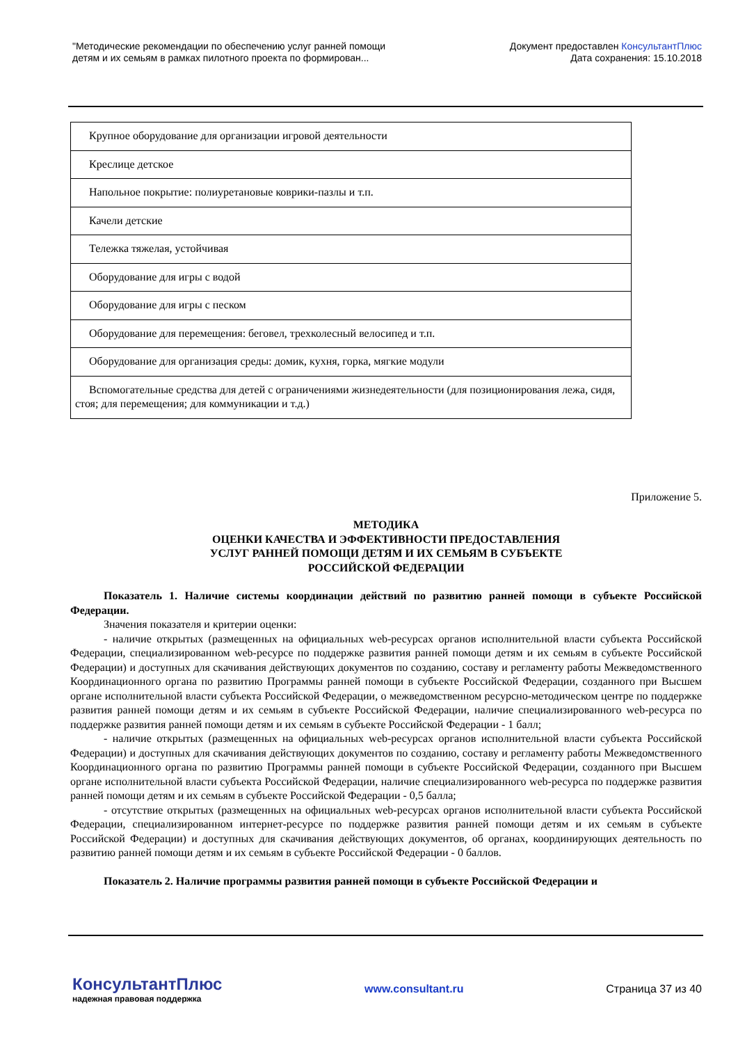"Методические рекомендации по обеспечению услуг ранней помощи
детям и их семьям в рамках пилотного проекта по формирован...
Документ предоставлен КонсультантПлюс
Дата сохранения: 15.10.2018
| Крупное оборудование для организации игровой деятельности |
| Креслице детское |
| Напольное покрытие: полиуретановые коврики-пазлы и т.п. |
| Качели детские |
| Тележка тяжелая, устойчивая |
| Оборудование для игры с водой |
| Оборудование для игры с песком |
| Оборудование для перемещения: беговел, трехколесный велосипед и т.п. |
| Оборудование для организация среды: домик, кухня, горка, мягкие модули |
| Вспомогательные средства для детей с ограничениями жизнедеятельности (для позиционирования лежа, сидя, стоя; для перемещения; для коммуникации и т.д.) |
Приложение 5.
МЕТОДИКА
ОЦЕНКИ КАЧЕСТВА И ЭФФЕКТИВНОСТИ ПРЕДОСТАВЛЕНИЯ
УСЛУГ РАННЕЙ ПОМОЩИ ДЕТЯМ И ИХ СЕМЬЯМ В СУБЪЕКТЕ
РОССИЙСКОЙ ФЕДЕРАЦИИ
Показатель 1. Наличие системы координации действий по развитию ранней помощи в субъекте Российской Федерации.
Значения показателя и критерии оценки:
- наличие открытых (размещенных на официальных web-ресурсах органов исполнительной власти субъекта Российской Федерации, специализированном web-ресурсе по поддержке развития ранней помощи детям и их семьям в субъекте Российской Федерации) и доступных для скачивания действующих документов по созданию, составу и регламенту работы Межведомственного Координационного органа по развитию Программы ранней помощи в субъекте Российской Федерации, созданного при Высшем органе исполнительной власти субъекта Российской Федерации, о межведомственном ресурсно-методическом центре по поддержке развития ранней помощи детям и их семьям в субъекте Российской Федерации, наличие специализированного web-ресурса по поддержке развития ранней помощи детям и их семьям в субъекте Российской Федерации - 1 балл;
- наличие открытых (размещенных на официальных web-ресурсах органов исполнительной власти субъекта Российской Федерации) и доступных для скачивания действующих документов по созданию, составу и регламенту работы Межведомственного Координационного органа по развитию Программы ранней помощи в субъекте Российской Федерации, созданного при Высшем органе исполнительной власти субъекта Российской Федерации, наличие специализированного web-ресурса по поддержке развития ранней помощи детям и их семьям в субъекте Российской Федерации - 0,5 балла;
- отсутствие открытых (размещенных на официальных web-ресурсах органов исполнительной власти субъекта Российской Федерации, специализированном интернет-ресурсе по поддержке развития ранней помощи детям и их семьям в субъекте Российской Федерации) и доступных для скачивания действующих документов, об органах, координирующих деятельность по развитию ранней помощи детям и их семьям в субъекте Российской Федерации - 0 баллов.
Показатель 2. Наличие программы развития ранней помощи в субъекте Российской Федерации и
КонсультантПлюс
надежная правовая поддержка
www.consultant.ru Страница 37 из 40